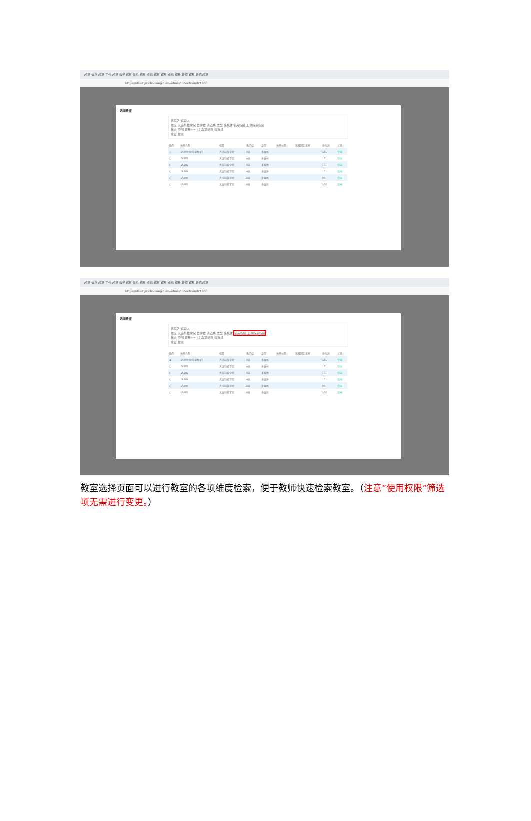超星 信息 超星 工作 超星 教学 超星 信息 超星 成绩 超星 超星 成绩 超星 教师 超星 教师 超星
https://dlust.jw.chaoxing.com/admin/indexMain/M1600
选择教室
教室名 请输入
校区 大连科技学院 教学楼 请选择 类型 多媒体 使用权限 上课院系权限
状态 空闲 容量>= 48 教室标签 请选择
重置 搜索
| 操作 | 教室名称 | 校区 | 教学楼 | 类型 | 教室标签 | 班级固定教室 | 座位数 | 状态 |
| --- | --- | --- | --- | --- | --- | --- | --- | --- |
| ○ | 1A309(原排课教室) | 大连科技学院 | A座 | 多媒体 | | | 121 | 空闲 |
| ○ | 1A201 | 大连科技学院 | A座 | 多媒体 | | | 161 | 空闲 |
| ○ | 1A202 | 大连科技学院 | A座 | 多媒体 | | | 161 | 空闲 |
| ○ | 1A204 | 大连科技学院 | A座 | 多媒体 | | | 161 | 空闲 |
| ○ | 1A205 | 大连科技学院 | A座 | 多媒体 | | | 86 | 空闲 |
| ○ | 1A301 | 大连科技学院 | A座 | 多媒体 | | | 152 | 空闲 |
超星 信息 超星 工作 超星 教学 超星 信息 超星 成绩 超星 超星 成绩 超星 教师 超星 教师 超星
https://dlust.jw.chaoxing.com/admin/indexMain/M1600
选择教室
教室名 请输入
校区 大连科技学院 教学楼 请选择 类型 多媒体 使用权限 上课院系权限
状态 空闲 容量>= 48 教室标签 请选择
重置 搜索
| 操作 | 教室名称 | 校区 | 教学楼 | 类型 | 教室标签 | 班级固定教室 | 座位数 | 状态 |
| --- | --- | --- | --- | --- | --- | --- | --- | --- |
| ◉ | 1A309(原排课教室) | 大连科技学院 | A座 | 多媒体 | | | 121 | 空闲 |
| ○ | 1A201 | 大连科技学院 | A座 | 多媒体 | | | 161 | 空闲 |
| ○ | 1A202 | 大连科技学院 | A座 | 多媒体 | | | 161 | 空闲 |
| ○ | 1A204 | 大连科技学院 | A座 | 多媒体 | | | 161 | 空闲 |
| ○ | 1A205 | 大连科技学院 | A座 | 多媒体 | | | 86 | 空闲 |
| ○ | 1A301 | 大连科技学院 | A座 | 多媒体 | | | 152 | 空闲 |
教室选择页面可以进行教室的各项维度检索，便于教师快速检索教室。（注意“使用权限”筛选项无需进行变更。）